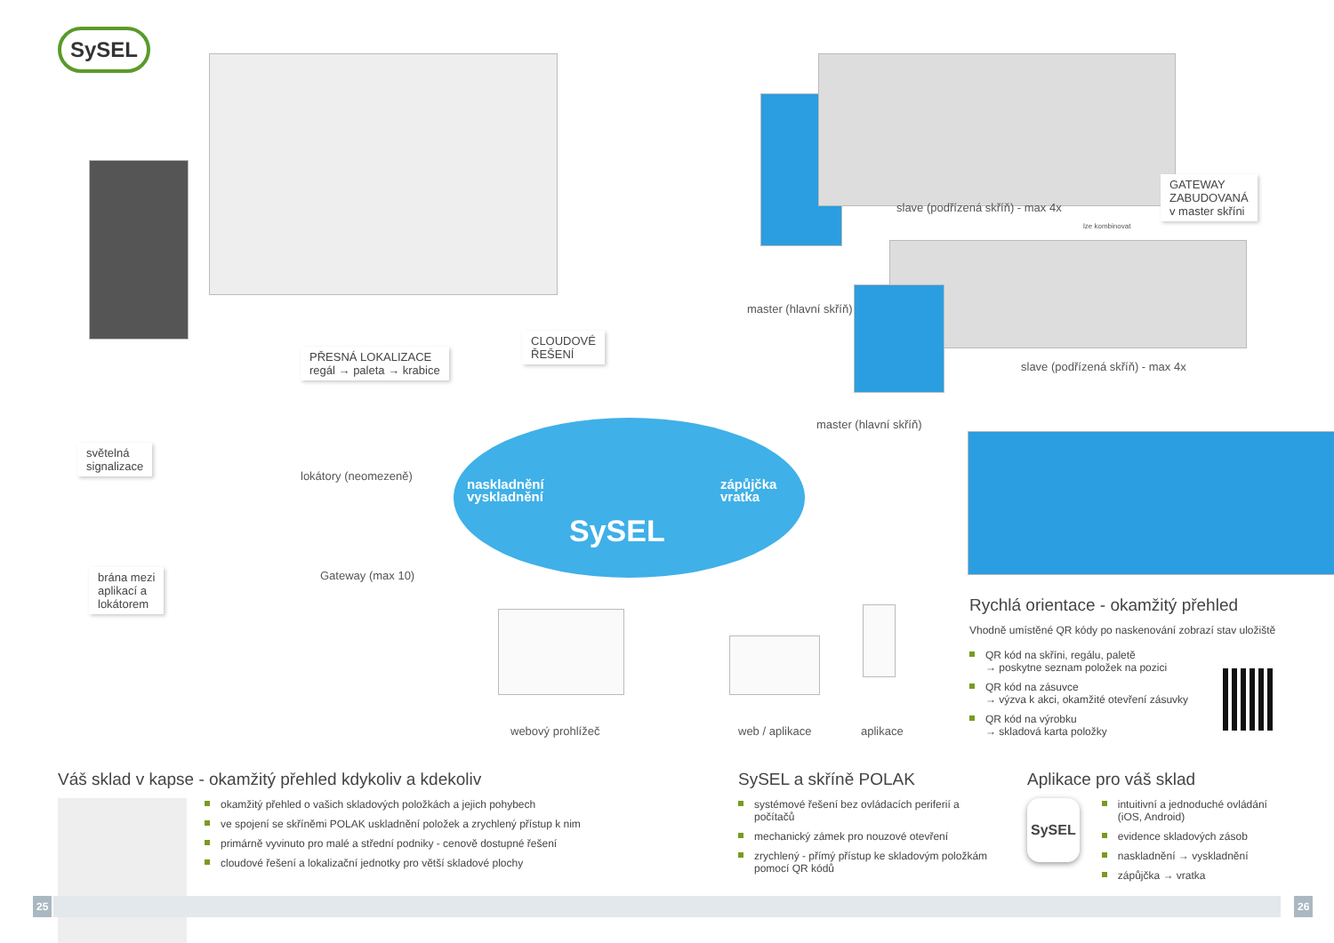SySEL
GATEWAY
ZABUDOVANÁ
v master skříni
slave (podřízená skříň) - max 4x
lze kombinovat
slave (podřízená skříň) - max 4x
master (hlavní skříň)
master (hlavní skříň)
PŘESNÁ LOKALIZACE
regál → paleta → krabice
CLOUDOVÉ
ŘEŠENÍ
světelná
signalizace
lokátory (neomezeně)
brána mezi
aplikací a
lokátorem
Gateway (max 10)
naskladnění
vyskladnění
zápůjčka
vratka
SySEL
webový prohlížeč web / aplikace aplikace
Rychlá orientace - okamžitý přehled
Vhodně umístěné QR kódy po naskenování zobrazí stav uložiště
QR kód na skříni, regálu, paletě
→ poskytne seznam položek na pozici
QR kód na zásuvce
→ výzva k akci, okamžité otevření zásuvky
QR kód na výrobku
→ skladová karta položky
Váš sklad v kapse - okamžitý přehled kdykoliv a kdekoliv
okamžitý přehled o vašich skladových položkách a jejich pohybech
ve spojení se skříněmi POLAK uskladnění položek a zrychlený přístup k nim
primárně vyvinuto pro malé a střední podniky - cenově dostupné řešení
cloudové řešení a lokalizační jednotky pro větší skladové plochy
SySEL a skříně POLAK
systémové řešení bez ovládacích periferií a počítačů
mechanický zámek pro nouzové otevření
zrychlený - přímý přístup ke skladovým položkám pomocí QR kódů
Aplikace pro váš sklad
SySEL
intuitivní a jednoduché ovládání (iOS, Android)
evidence skladových zásob
naskladnění → vyskladnění
zápůjčka → vratka
25 26